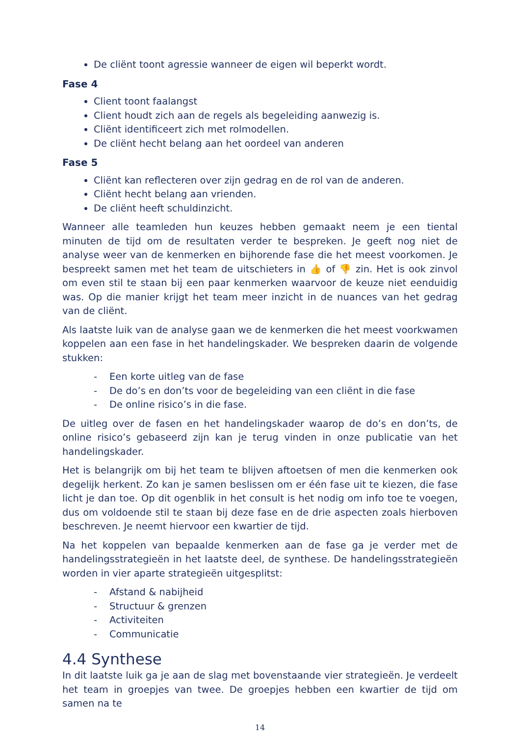De cliënt toont agressie wanneer de eigen wil beperkt wordt.
Fase 4
Client toont faalangst
Client houdt zich aan de regels als begeleiding aanwezig is.
Cliënt identificeert zich met rolmodellen.
De cliënt hecht belang aan het oordeel van anderen
Fase 5
Cliënt kan reflecteren over zijn gedrag en de rol van de anderen.
Cliënt hecht belang aan vrienden.
De cliënt heeft schuldinzicht.
Wanneer alle teamleden hun keuzes hebben gemaakt neem je een tiental minuten de tijd om de resultaten verder te bespreken. Je geeft nog niet de analyse weer van de kenmerken en bijhorende fase die het meest voorkomen. Je bespreekt samen met het team de uitschieters in 👍 of 👎 zin. Het is ook zinvol om even stil te staan bij een paar kenmerken waarvoor de keuze niet eenduidig was. Op die manier krijgt het team meer inzicht in de nuances van het gedrag van de cliënt.
Als laatste luik van de analyse gaan we de kenmerken die het meest voorkwamen koppelen aan een fase in het handelingskader. We bespreken daarin de volgende stukken:
- Een korte uitleg van de fase
- De do’s en don’ts voor de begeleiding van een cliënt in die fase
- De online risico’s in die fase.
De uitleg over de fasen en het handelingskader waarop de do’s en don’ts, de online risico’s gebaseerd zijn kan je terug vinden in onze publicatie van het handelingskader.
Het is belangrijk om bij het team te blijven aftoetsen of men die kenmerken ook degelijk herkent. Zo kan je samen beslissen om er één fase uit te kiezen, die fase licht je dan toe. Op dit ogenblik in het consult is het nodig om info toe te voegen, dus om voldoende stil te staan bij deze fase en de drie aspecten zoals hierboven beschreven. Je neemt hiervoor een kwartier de tijd.
Na het koppelen van bepaalde kenmerken aan de fase ga je verder met de handelingsstrategieën in het laatste deel, de synthese. De handelingsstrategieën worden in vier aparte strategieën uitgesplitst:
- Afstand & nabijheid
- Structuur & grenzen
- Activiteiten
- Communicatie
4.4 Synthese
In dit laatste luik ga je aan de slag met bovenstaande vier strategieën. Je verdeelt het team in groepjes van twee. De groepjes hebben een kwartier de tijd om samen na te
14